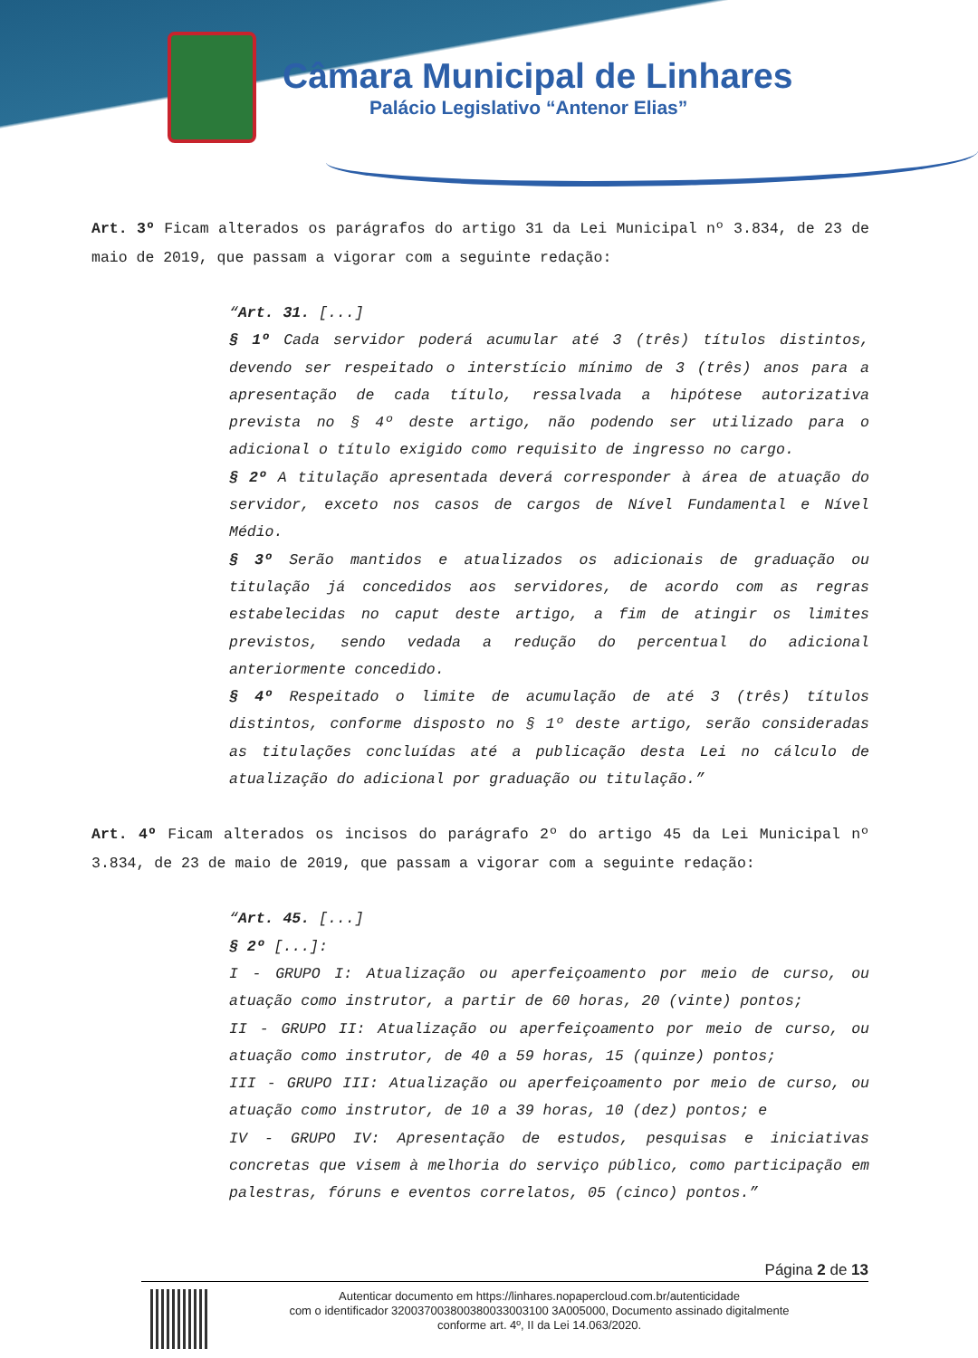Câmara Municipal de Linhares
Palácio Legislativo “Antenor Elias”
Art. 3º Ficam alterados os parágrafos do artigo 31 da Lei Municipal nº 3.834, de 23 de maio de 2019, que passam a vigorar com a seguinte redação:
“Art. 31. [...]
§ 1º Cada servidor poderá acumular até 3 (três) títulos distintos, devendo ser respeitado o interstício mínimo de 3 (três) anos para a apresentação de cada título, ressalvada a hipótese autorizativa prevista no § 4º deste artigo, não podendo ser utilizado para o adicional o título exigido como requisito de ingresso no cargo.
§ 2º A titulação apresentada deverá corresponder à área de atuação do servidor, exceto nos casos de cargos de Nível Fundamental e Nível Médio.
§ 3º Serão mantidos e atualizados os adicionais de graduação ou titulação já concedidos aos servidores, de acordo com as regras estabelecidas no caput deste artigo, a fim de atingir os limites previstos, sendo vedada a redução do percentual do adicional anteriormente concedido.
§ 4º Respeitado o limite de acumulação de até 3 (três) títulos distintos, conforme disposto no § 1º deste artigo, serão consideradas as titulações concluídas até a publicação desta Lei no cálculo de atualização do adicional por graduação ou titulação.”
Art. 4º Ficam alterados os incisos do parágrafo 2º do artigo 45 da Lei Municipal nº 3.834, de 23 de maio de 2019, que passam a vigorar com a seguinte redação:
“Art. 45. [...]
§ 2º [...]:
I - GRUPO I: Atualização ou aperfeiçoamento por meio de curso, ou atuação como instrutor, a partir de 60 horas, 20 (vinte) pontos;
II - GRUPO II: Atualização ou aperfeiçoamento por meio de curso, ou atuação como instrutor, de 40 a 59 horas, 15 (quinze) pontos;
III - GRUPO III: Atualização ou aperfeiçoamento por meio de curso, ou atuação como instrutor, de 10 a 39 horas, 10 (dez) pontos; e
IV - GRUPO IV: Apresentação de estudos, pesquisas e iniciativas concretas que visem à melhoria do serviço público, como participação em palestras, fóruns e eventos correlatos, 05 (cinco) pontos.”
Página 2 de 13
Autenticar documento em https://linhares.nopapercloud.com.br/autenticidade
com o identificador 320037003800380033003100 3A005000, Documento assinado digitalmente
conforme art. 4º, II da Lei 14.063/2020.